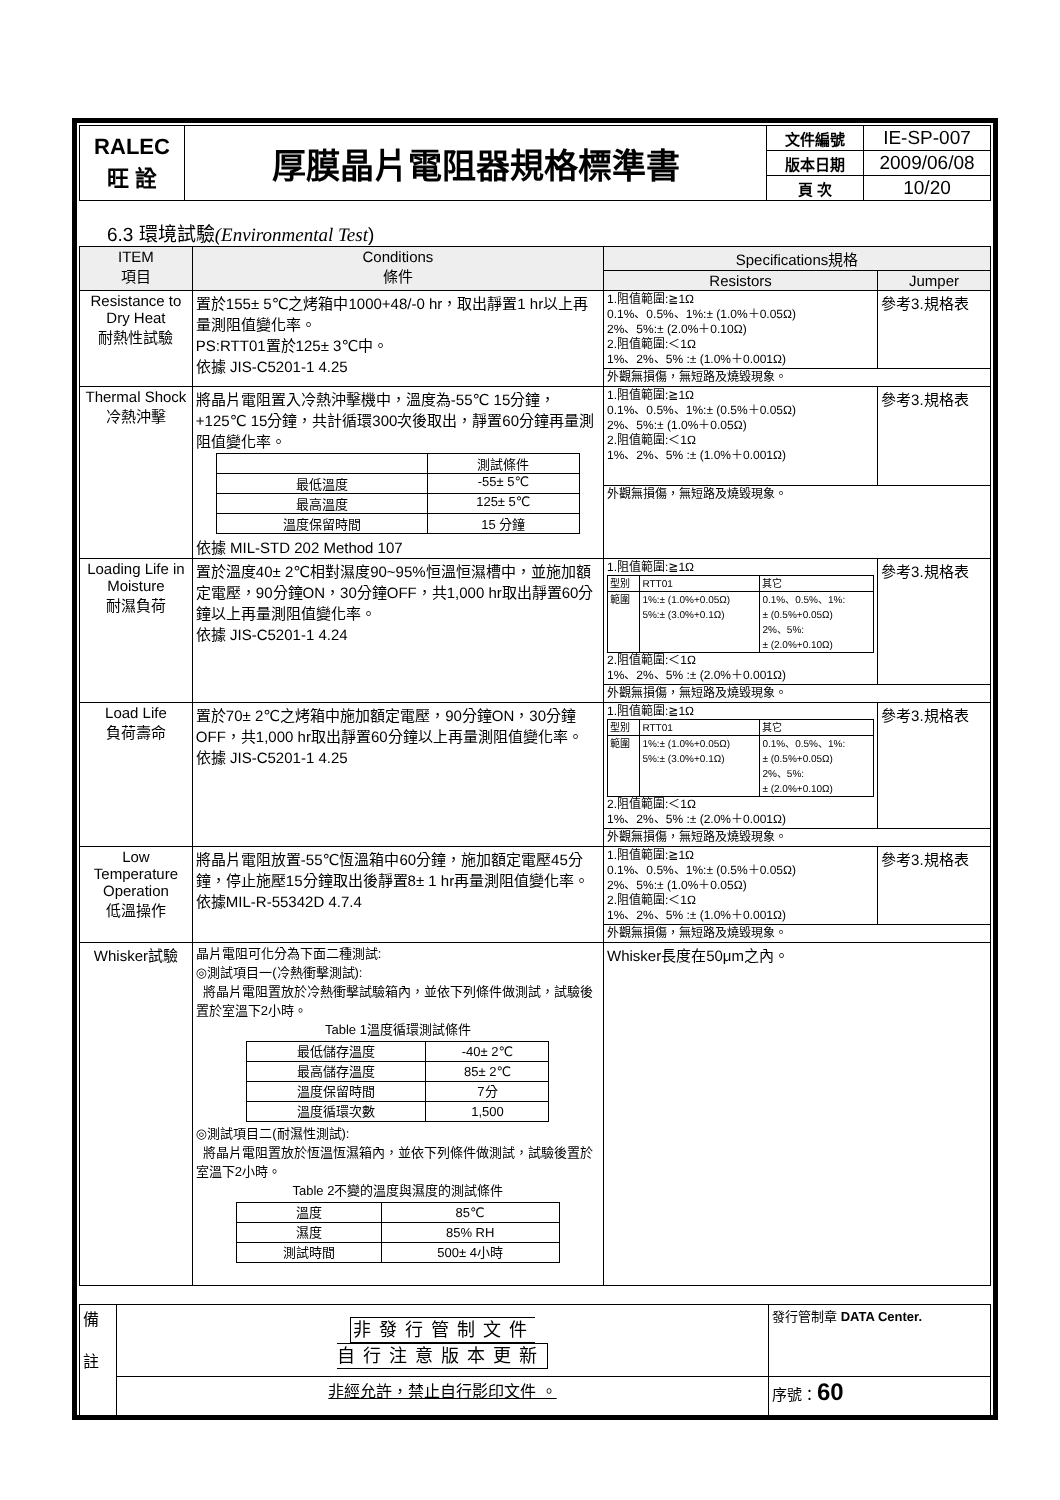| RALEC 旺 詮 | 厚膜晶片電阻器規格標準書 | 文件編號 | IE-SP-007 |
| | | 版本日期 | 2009/06/08 |
| | | 頁 次 | 10/20 |
6.3 環境試驗(Environmental Test)
| ITEM 項目 | Conditions 條件 | Specifications規格 | |
| | | Resistors | Jumper |
| Resistance to Dry Heat 耐熱性試驗 | 置於155± 5℃之烤箱中1000+48/-0 hr，取出靜置1 hr以上再量測阻值變化率。 PS:RTT01置於125± 3℃中。 依據 JIS-C5201-1 4.25 | 1.阻值範圍:≧1Ω 0.1%、0.5%、1%:± (1.0%＋0.05Ω) 2%、5%:± (2.0%＋0.10Ω) 2.阻值範圍:＜1Ω 1%、2%、5% :± (1.0%＋0.001Ω) | 參考3.規格表 |
| | | 外觀無損傷，無短路及燒毀現象。 | |
| Thermal Shock 冷熱沖擊 | 將晶片電阻置入冷熱沖擊機中，溫度為-55℃ 15分鐘，+125℃ 15分鐘，共計循環300次後取出，靜置60分鐘再量測阻值變化率。 / / 測試條件 / / 最低溫度 / -55± 5℃ / / 最高溫度 / 125± 5℃ / / 溫度保留時間 / 15 分鐘 / 依據 MIL-STD 202 Method 107 | 1.阻值範圍:≧1Ω 0.1%、0.5%、1%:± (0.5%＋0.05Ω) 2%、5%:± (1.0%＋0.05Ω) 2.阻值範圍:＜1Ω 1%、2%、5% :± (1.0%＋0.001Ω) | 參考3.規格表 |
| | | 外觀無損傷，無短路及燒毀現象。 | |
| Loading Life in Moisture 耐濕負荷 | 置於溫度40± 2℃相對濕度90~95%恒溫恒濕槽中，並施加額定電壓，90分鐘ON，30分鐘OFF，共1,000 hr取出靜置60分鐘以上再量測阻值變化率。 依據 JIS-C5201-1 4.24 | 1.阻值範圍:≧1Ω / 型別 / RTT01 / 其它 / / 範圍 / 1%:± (1.0%+0.05Ω) 5%:± (3.0%+0.1Ω) / 0.1%、0.5%、1%: ± (0.5%+0.05Ω) 2%、5%: ± (2.0%+0.10Ω) / 2.阻值範圍:＜1Ω 1%、2%、5% :± (2.0%＋0.001Ω) | 參考3.規格表 |
| | | 外觀無損傷，無短路及燒毀現象。 | |
| Load Life 負荷壽命 | 置於70± 2℃之烤箱中施加額定電壓，90分鐘ON，30分鐘OFF，共1,000 hr取出靜置60分鐘以上再量測阻值變化率。 依據 JIS-C5201-1 4.25 | 1.阻值範圍:≧1Ω / 型別 / RTT01 / 其它 / / 範圍 / 1%:± (1.0%+0.05Ω) 5%:± (3.0%+0.1Ω) / 0.1%、0.5%、1%: ± (0.5%+0.05Ω) 2%、5%: ± (2.0%+0.10Ω) / 2.阻值範圍:＜1Ω 1%、2%、5% :± (2.0%＋0.001Ω) | 參考3.規格表 |
| | | 外觀無損傷，無短路及燒毀現象。 | |
| Low Temperature Operation 低溫操作 | 將晶片電阻放置-55℃恆溫箱中60分鐘，施加額定電壓45分鐘，停止施壓15分鐘取出後靜置8± 1 hr再量測阻值變化率。 依據MIL-R-55342D 4.7.4 | 1.阻值範圍:≧1Ω 0.1%、0.5%、1%:± (0.5%＋0.05Ω) 2%、5%:± (1.0%＋0.05Ω) 2.阻值範圍:＜1Ω 1%、2%、5% :± (1.0%＋0.001Ω) | 參考3.規格表 |
| | | 外觀無損傷，無短路及燒毀現象。 | |
| Whisker試驗 | 晶片電阻可化分為下面二種測試: ◎測試項目一(冷熱衝擊測試): 將晶片電阻置放於冷熱衝擊試驗箱內，並依下列條件做測試，試驗後置於室溫下2小時。 Table 1溫度循環測試條件 / 最低儲存溫度 / -40± 2℃ / / 最高儲存溫度 / 85± 2℃ / / 溫度保留時間 / 7分 / / 溫度循環次數 / 1,500 / ◎測試項目二(耐濕性測試): 將晶片電阻置放於恆溫恆濕箱內，並依下列條件做測試，試驗後置於室溫下2小時。 Table 2不變的溫度與濕度的測試條件 / 溫度 / 85℃ / / 濕度 / 85% RH / / 測試時間 / 500± 4小時 / | Whisker長度在50μm之內。 | |
| 備 註 | 非發行管制文件 自行注意版本更新 | 發行管制章 DATA Center. |
| | 非經允許，禁止自行影印文件 。 | 序號： 60 |